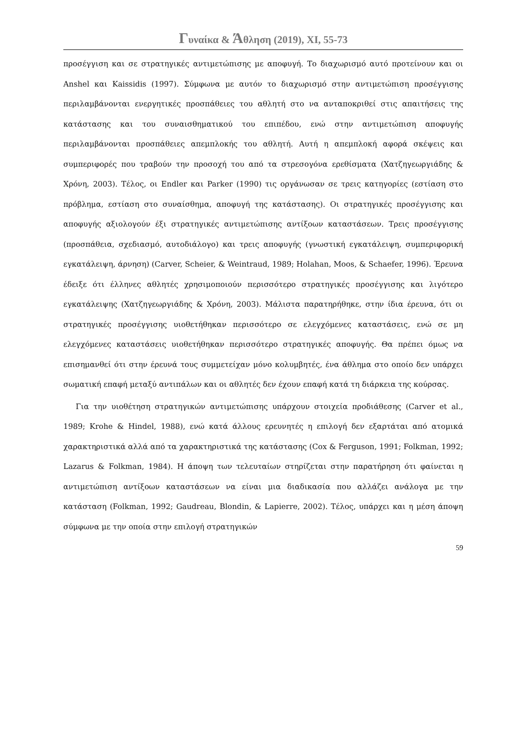Γυναίκα & Άθληση (2019), XI, 55-73
προσέγγιση και σε στρατηγικές αντιμετώπισης με αποφυγή. Το διαχωρισμό αυτό προτείνουν και οι Anshel και Kaissidis (1997). Σύμφωνα με αυτόν το διαχωρισμό στην αντιμετώπιση προσέγγισης περιλαμβάνονται ενεργητικές προσπάθειες του αθλητή στο να ανταποκριθεί στις απαιτήσεις της κατάστασης και του συναισθηματικού του επιπέδου, ενώ στην αντιμετώπιση αποφυγής περιλαμβάνονται προσπάθειες απεμπλοκής του αθλητή. Αυτή η απεμπλοκή αφορά σκέψεις και συμπεριφορές που τραβούν την προσοχή του από τα στρεσογόνα ερεθίσματα (Χατζηγεωργιάδης & Χρόνη, 2003). Τέλος, οι Endler και Parker (1990) τις οργάνωσαν σε τρεις κατηγορίες (εστίαση στο πρόβλημα, εστίαση στο συναίσθημα, αποφυγή της κατάστασης). Οι στρατηγικές προσέγγισης και αποφυγής αξιολογούν έξι στρατηγικές αντιμετώπισης αντίξοων καταστάσεων. Τρεις προσέγγισης (προσπάθεια, σχεδιασμό, αυτοδιάλογο) και τρεις αποφυγής (γνωστική εγκατάλειψη, συμπεριφορική εγκατάλειψη, άρνηση) (Carver, Scheier, & Weintraud, 1989; Holahan, Moos, & Schaefer, 1996). Έρευνα έδειξε ότι έλληνες αθλητές χρησιμοποιούν περισσότερο στρατηγικές προσέγγισης και λιγότερο εγκατάλειψης (Χατζηγεωργιάδης & Χρόνη, 2003). Μάλιστα παρατηρήθηκε, στην ίδια έρευνα, ότι οι στρατηγικές προσέγγισης υιοθετήθηκαν περισσότερο σε ελεγχόμενες καταστάσεις, ενώ σε μη ελεγχόμενες καταστάσεις υιοθετήθηκαν περισσότερο στρατηγικές αποφυγής. Θα πρέπει όμως να επισημανθεί ότι στην έρευνά τους συμμετείχαν μόνο κολυμβητές, ένα άθλημα στο οποίο δεν υπάρχει σωματική επαφή μεταξύ αντιπάλων και οι αθλητές δεν έχουν επαφή κατά τη διάρκεια της κούρσας.
Για την υιοθέτηση στρατηγικών αντιμετώπισης υπάρχουν στοιχεία προδιάθεσης (Carver et al., 1989; Krohe & Hindel, 1988), ενώ κατά άλλους ερευνητές η επιλογή δεν εξαρτάται από ατομικά χαρακτηριστικά αλλά από τα χαρακτηριστικά της κατάστασης (Cox & Ferguson, 1991; Folkman, 1992; Lazarus & Folkman, 1984). Η άποψη των τελευταίων στηρίζεται στην παρατήρηση ότι φαίνεται η αντιμετώπιση αντίξοων καταστάσεων να είναι μια διαδικασία που αλλάζει ανάλογα με την κατάσταση (Folkman, 1992; Gaudreau, Blondin, & Lapierre, 2002). Τέλος, υπάρχει και η μέση άποψη σύμφωνα με την οποία στην επιλογή στρατηγικών
59